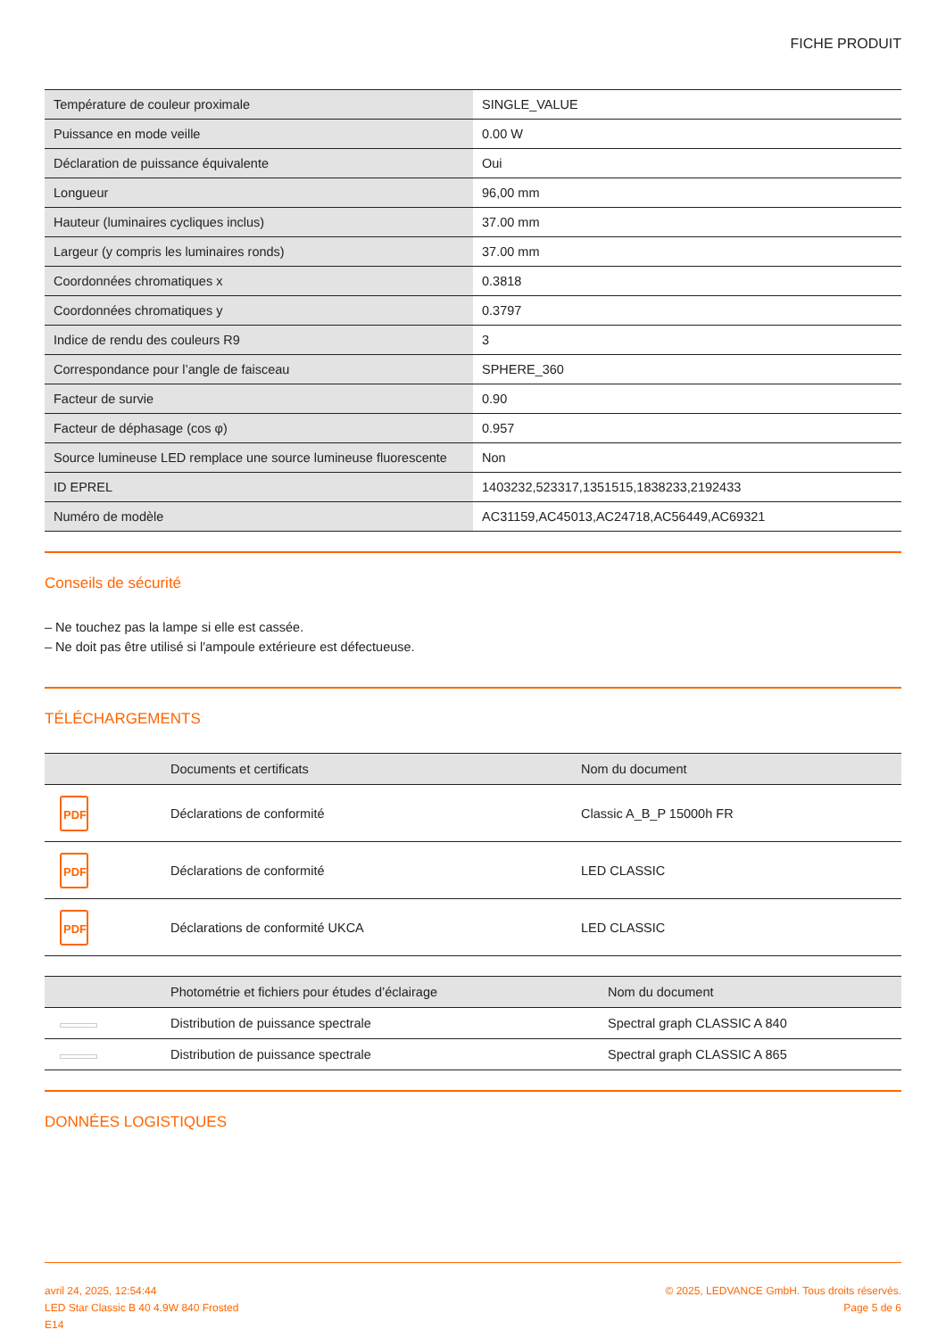FICHE PRODUIT
| Température de couleur proximale | SINGLE_VALUE |
| Puissance en mode veille | 0.00 W |
| Déclaration de puissance équivalente | Oui |
| Longueur | 96,00 mm |
| Hauteur (luminaires cycliques inclus) | 37.00 mm |
| Largeur (y compris les luminaires ronds) | 37.00 mm |
| Coordonnées chromatiques x | 0.3818 |
| Coordonnées chromatiques y | 0.3797 |
| Indice de rendu des couleurs R9 | 3 |
| Correspondance pour l’angle de faisceau | SPHERE_360 |
| Facteur de survie | 0.90 |
| Facteur de déphasage (cos φ) | 0.957 |
| Source lumineuse LED remplace une source lumineuse fluorescente | Non |
| ID EPREL | 1403232,523317,1351515,1838233,2192433 |
| Numéro de modèle | AC31159,AC45013,AC24718,AC56449,AC69321 |
Conseils de sécurité
– Ne touchez pas la lampe si elle est cassée.
– Ne doit pas être utilisé si l'ampoule extérieure est défectueuse.
TÉLÉCHARGEMENTS
| | Documents et certificats | Nom du document |
| --- | --- | --- |
| PDF | Déclarations de conformité | Classic A_B_P 15000h FR |
| PDF | Déclarations de conformité | LED CLASSIC |
| PDF | Déclarations de conformité UKCA | LED CLASSIC |
| | Photométrie et fichiers pour études d’éclairage | Nom du document |
| --- | --- | --- |
| | Distribution de puissance spectrale | Spectral graph CLASSIC A 840 |
| | Distribution de puissance spectrale | Spectral graph CLASSIC A 865 |
DONNÉES LOGISTIQUES
avril 24, 2025, 12:54:44
LED Star Classic B 40 4.9W 840 Frosted
E14
© 2025, LEDVANCE GmbH. Tous droits réservés.
Page 5 de 6